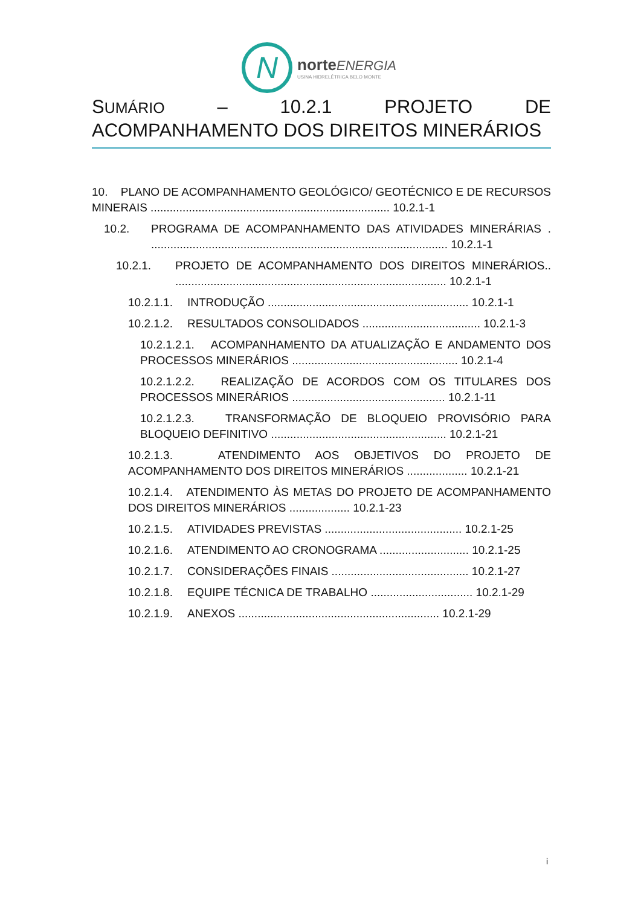N
norte ENERGIA
USINA HIDRELÉTRICA BELO MONTE
SUMÁRIO – 10.2.1 PROJETO DE ACOMPANHAMENTO DOS DIREITOS MINERÁRIOS
10. PLANO DE ACOMPANHAMENTO GEOLÓGICO/ GEOTÉCNICO E DE RECURSOS MINERAIS ........................................................................... 10.2.1-1
10.2. PROGRAMA DE ACOMPANHAMENTO DAS ATIVIDADES MINERÁRIAS . ............................................................................................. 10.2.1-1
10.2.1. PROJETO DE ACOMPANHAMENTO DOS DIREITOS MINERÁRIOS.. ..................................................................................... 10.2.1-1
10.2.1.1.
INTRODUÇÃO ............................................................... 10.2.1-1
10.2.1.2.
RESULTADOS CONSOLIDADOS ..................................... 10.2.1-3
10.2.1.2.1. ACOMPANHAMENTO DA ATUALIZAÇÃO E ANDAMENTO DOS PROCESSOS MINERÁRIOS .................................................... 10.2.1-4
10.2.1.2.2. REALIZAÇÃO DE ACORDOS COM OS TITULARES DOS PROCESSOS MINERÁRIOS ................................................ 10.2.1-11
10.2.1.2.3. TRANSFORMAÇÃO DE BLOQUEIO PROVISÓRIO PARA BLOQUEIO DEFINITIVO ....................................................... 10.2.1-21
10.2.1.3. ATENDIMENTO AOS OBJETIVOS DO PROJETO DE ACOMPANHAMENTO DOS DIREITOS MINERÁRIOS ................... 10.2.1-21
10.2.1.4. ATENDIMENTO ÀS METAS DO PROJETO DE ACOMPANHAMENTO DOS DIREITOS MINERÁRIOS ................... 10.2.1-23
10.2.1.5.
ATIVIDADES PREVISTAS ........................................... 10.2.1-25
10.2.1.6.
ATENDIMENTO AO CRONOGRAMA ............................ 10.2.1-25
10.2.1.7.
CONSIDERAÇÕES FINAIS ........................................... 10.2.1-27
10.2.1.8.
EQUIPE TÉCNICA DE TRABALHO ................................ 10.2.1-29
10.2.1.9.
ANEXOS ............................................................... 10.2.1-29
i